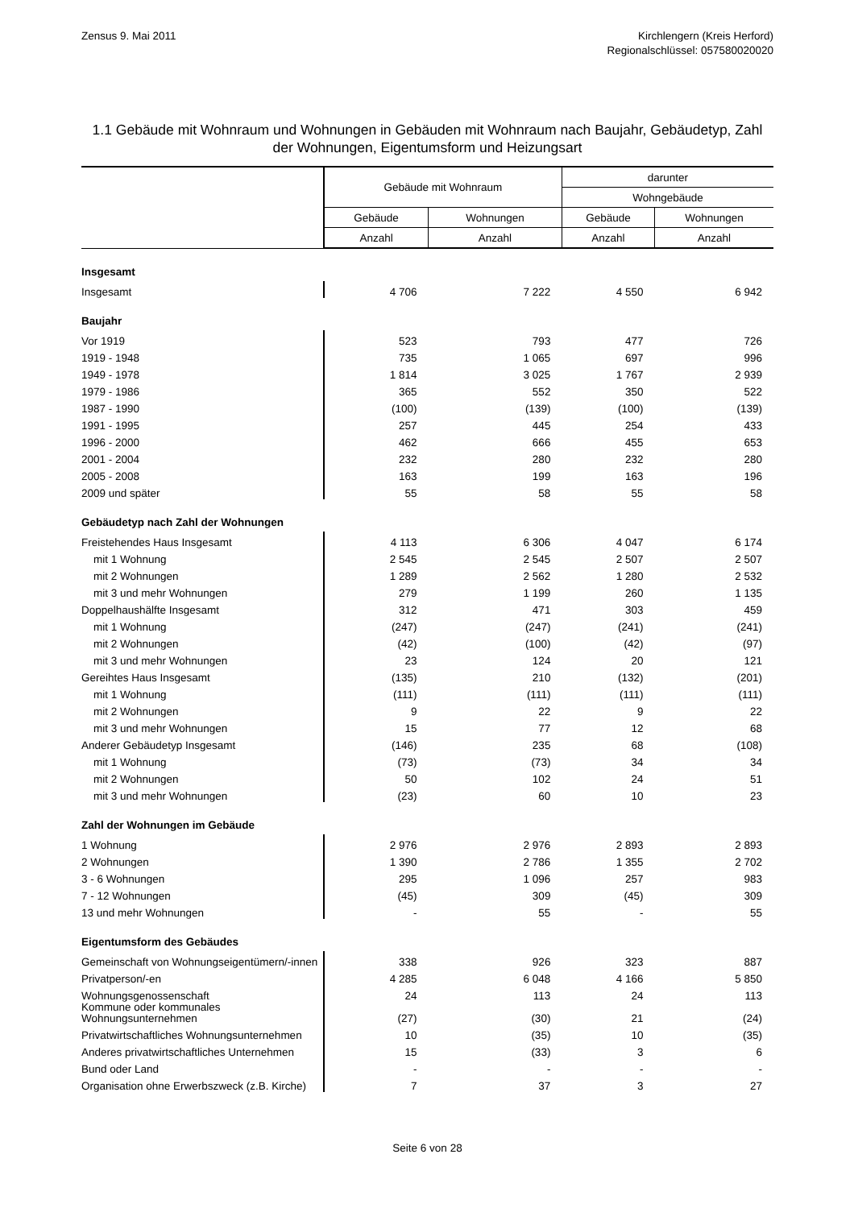Zensus 9. Mai 2011 Kirchlengern (Kreis Herford)
Regionalschlüssel: 057580020020
1.1 Gebäude mit Wohnraum und Wohnungen in Gebäuden mit Wohnraum nach Baujahr, Gebäudetyp, Zahl der Wohnungen, Eigentumsform und Heizungsart
| | Gebäude mit Wohnraum | | darunter | |
| --- | --- | --- | --- | --- |
| | | | Wohngebäude | |
| | Gebäude | Wohnungen | Gebäude | Wohnungen |
| | Anzahl | Anzahl | Anzahl | Anzahl |
| Insgesamt | | | | |
| Insgesamt | 4 706 | 7 222 | 4 550 | 6 942 |
| Baujahr | | | | |
| Vor 1919 | 523 | 793 | 477 | 726 |
| 1919 - 1948 | 735 | 1 065 | 697 | 996 |
| 1949 - 1978 | 1 814 | 3 025 | 1 767 | 2 939 |
| 1979 - 1986 | 365 | 552 | 350 | 522 |
| 1987 - 1990 | (100) | (139) | (100) | (139) |
| 1991 - 1995 | 257 | 445 | 254 | 433 |
| 1996 - 2000 | 462 | 666 | 455 | 653 |
| 2001 - 2004 | 232 | 280 | 232 | 280 |
| 2005 - 2008 | 163 | 199 | 163 | 196 |
| 2009 und später | 55 | 58 | 55 | 58 |
| Gebäudetyp nach Zahl der Wohnungen | | | | |
| Freistehendes Haus Insgesamt | 4 113 | 6 306 | 4 047 | 6 174 |
| mit 1 Wohnung | 2 545 | 2 545 | 2 507 | 2 507 |
| mit 2 Wohnungen | 1 289 | 2 562 | 1 280 | 2 532 |
| mit 3 und mehr Wohnungen | 279 | 1 199 | 260 | 1 135 |
| Doppelhaushälfte Insgesamt | 312 | 471 | 303 | 459 |
| mit 1 Wohnung | (247) | (247) | (241) | (241) |
| mit 2 Wohnungen | (42) | (100) | (42) | (97) |
| mit 3 und mehr Wohnungen | 23 | 124 | 20 | 121 |
| Gereihtes Haus Insgesamt | (135) | 210 | (132) | (201) |
| mit 1 Wohnung | (111) | (111) | (111) | (111) |
| mit 2 Wohnungen | 9 | 22 | 9 | 22 |
| mit 3 und mehr Wohnungen | 15 | 77 | 12 | 68 |
| Anderer Gebäudetyp Insgesamt | (146) | 235 | 68 | (108) |
| mit 1 Wohnung | (73) | (73) | 34 | 34 |
| mit 2 Wohnungen | 50 | 102 | 24 | 51 |
| mit 3 und mehr Wohnungen | (23) | 60 | 10 | 23 |
| Zahl der Wohnungen im Gebäude | | | | |
| 1 Wohnung | 2 976 | 2 976 | 2 893 | 2 893 |
| 2 Wohnungen | 1 390 | 2 786 | 1 355 | 2 702 |
| 3 - 6 Wohnungen | 295 | 1 096 | 257 | 983 |
| 7 - 12 Wohnungen | (45) | 309 | (45) | 309 |
| 13 und mehr Wohnungen | - | 55 | - | 55 |
| Eigentumsform des Gebäudes | | | | |
| Gemeinschaft von Wohnungseigentümern/-innen | 338 | 926 | 323 | 887 |
| Privatperson/-en | 4 285 | 6 048 | 4 166 | 5 850 |
| Wohnungsgenossenschaft | 24 | 113 | 24 | 113 |
| Kommune oder kommunales Wohnungsunternehmen | (27) | (30) | 21 | (24) |
| Privatwirtschaftliches Wohnungsunternehmen | 10 | (35) | 10 | (35) |
| Anderes privatwirtschaftliches Unternehmen | 15 | (33) | 3 | 6 |
| Bund oder Land | - | - | - | - |
| Organisation ohne Erwerbszweck (z.B. Kirche) | 7 | 37 | 3 | 27 |
Seite 6 von 28